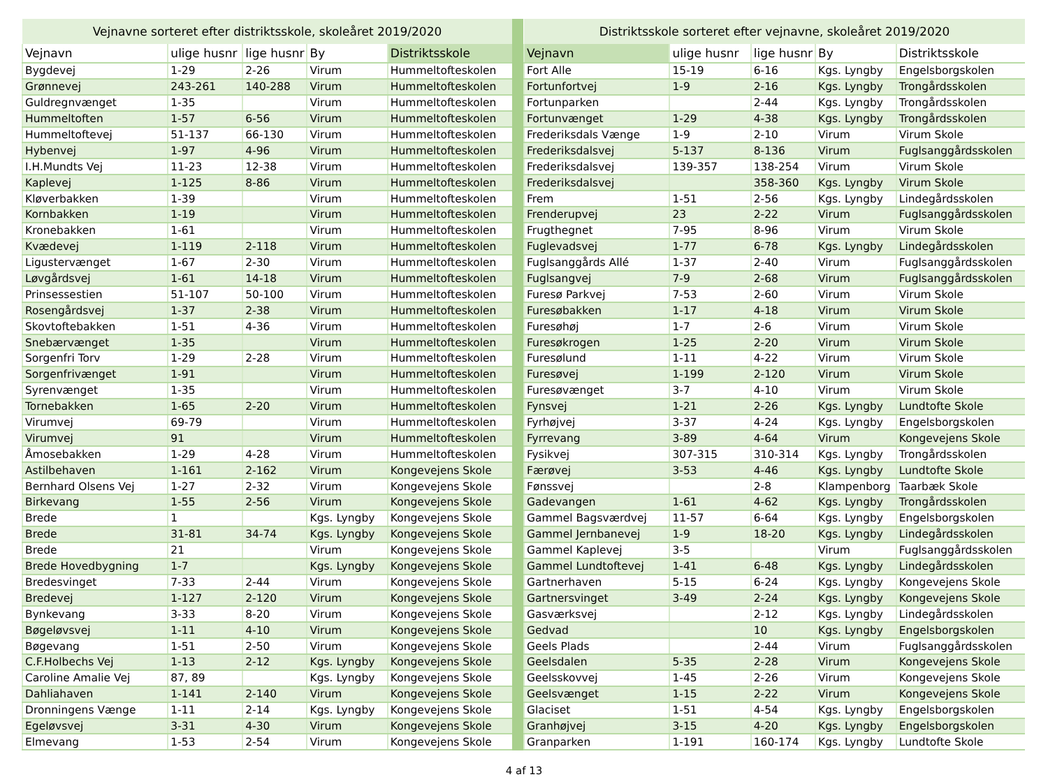| Vejnavne sorteret efter distriktsskole, skoleåret 2019/2020 | | | | |
| --- | --- | --- | --- | --- |
| Vejnavn | ulige husnr | lige husnr | By | Distriktsskole |
| Bygdevej | 1-29 | 2-26 | Virum | Hummeltofteskolen |
| Grønnevej | 243-261 | 140-288 | Virum | Hummeltofteskolen |
| Guldregnvænget | 1-35 | | Virum | Hummeltofteskolen |
| Hummeltoften | 1-57 | 6-56 | Virum | Hummeltofteskolen |
| Hummeltoftevej | 51-137 | 66-130 | Virum | Hummeltofteskolen |
| Hybenvej | 1-97 | 4-96 | Virum | Hummeltofteskolen |
| I.H.Mundts Vej | 11-23 | 12-38 | Virum | Hummeltofteskolen |
| Kaplevej | 1-125 | 8-86 | Virum | Hummeltofteskolen |
| Kløverbakken | 1-39 | | Virum | Hummeltofteskolen |
| Kornbakken | 1-19 | | Virum | Hummeltofteskolen |
| Kronebakken | 1-61 | | Virum | Hummeltofteskolen |
| Kvædevej | 1-119 | 2-118 | Virum | Hummeltofteskolen |
| Ligustervænget | 1-67 | 2-30 | Virum | Hummeltofteskolen |
| Løvgårdsvej | 1-61 | 14-18 | Virum | Hummeltofteskolen |
| Prinsessestien | 51-107 | 50-100 | Virum | Hummeltofteskolen |
| Rosengårdsvej | 1-37 | 2-38 | Virum | Hummeltofteskolen |
| Skovtoftebakken | 1-51 | 4-36 | Virum | Hummeltofteskolen |
| Snebærvænget | 1-35 | | Virum | Hummeltofteskolen |
| Sorgenfri Torv | 1-29 | 2-28 | Virum | Hummeltofteskolen |
| Sorgenfrivænget | 1-91 | | Virum | Hummeltofteskolen |
| Syrenvænget | 1-35 | | Virum | Hummeltofteskolen |
| Tornebakken | 1-65 | 2-20 | Virum | Hummeltofteskolen |
| Virumvej | 69-79 | | Virum | Hummeltofteskolen |
| Virumvej | 91 | | Virum | Hummeltofteskolen |
| Åmosebakken | 1-29 | 4-28 | Virum | Hummeltofteskolen |
| Astilbehaven | 1-161 | 2-162 | Virum | Kongevejens Skole |
| Bernhard Olsens Vej | 1-27 | 2-32 | Virum | Kongevejens Skole |
| Birkevang | 1-55 | 2-56 | Virum | Kongevejens Skole |
| Brede | 1 | | Kgs. Lyngby | Kongevejens Skole |
| Brede | 31-81 | 34-74 | Kgs. Lyngby | Kongevejens Skole |
| Brede | 21 | | Virum | Kongevejens Skole |
| Brede Hovedbygning | 1-7 | | Kgs. Lyngby | Kongevejens Skole |
| Bredesvinget | 7-33 | 2-44 | Virum | Kongevejens Skole |
| Bredevej | 1-127 | 2-120 | Virum | Kongevejens Skole |
| Bynkevang | 3-33 | 8-20 | Virum | Kongevejens Skole |
| Bøgeløvsvej | 1-11 | 4-10 | Virum | Kongevejens Skole |
| Bøgevang | 1-51 | 2-50 | Virum | Kongevejens Skole |
| C.F.Holbechs Vej | 1-13 | 2-12 | Kgs. Lyngby | Kongevejens Skole |
| Caroline Amalie Vej | 87, 89 | | Kgs. Lyngby | Kongevejens Skole |
| Dahliahaven | 1-141 | 2-140 | Virum | Kongevejens Skole |
| Dronningens Vænge | 1-11 | 2-14 | Kgs. Lyngby | Kongevejens Skole |
| Egeløvsvej | 3-31 | 4-30 | Virum | Kongevejens Skole |
| Elmevang | 1-53 | 2-54 | Virum | Kongevejens Skole |
| Distriktsskole sorteret efter vejnavne, skoleåret 2019/2020 | | | | |
| --- | --- | --- | --- | --- |
| Vejnavn | ulige husnr | lige husnr | By | Distriktsskole |
| Fort Alle | 15-19 | 6-16 | Kgs. Lyngby | Engelsborgskolen |
| Fortunfortvej | 1-9 | 2-16 | Kgs. Lyngby | Trongårdsskolen |
| Fortunparken | | 2-44 | Kgs. Lyngby | Trongårdsskolen |
| Fortunvænget | 1-29 | 4-38 | Kgs. Lyngby | Trongårdsskolen |
| Frederiksdals Vænge | 1-9 | 2-10 | Virum | Virum Skole |
| Frederiksdalsvej | 5-137 | 8-136 | Virum | Fuglsanggårdsskolen |
| Frederiksdalsvej | 139-357 | 138-254 | Virum | Virum Skole |
| Frederiksdalsvej | | 358-360 | Kgs. Lyngby | Virum Skole |
| Frem | 1-51 | 2-56 | Kgs. Lyngby | Lindegårdsskolen |
| Frenderupvej | 23 | 2-22 | Virum | Fuglsanggårdsskolen |
| Frugthegnet | 7-95 | 8-96 | Virum | Virum Skole |
| Fuglevadsvej | 1-77 | 6-78 | Kgs. Lyngby | Lindegårdsskolen |
| Fuglsanggårds Allé | 1-37 | 2-40 | Virum | Fuglsanggårdsskolen |
| Fuglsangvej | 7-9 | 2-68 | Virum | Fuglsanggårdsskolen |
| Furesø Parkvej | 7-53 | 2-60 | Virum | Virum Skole |
| Furesøbakken | 1-17 | 4-18 | Virum | Virum Skole |
| Furesøhøj | 1-7 | 2-6 | Virum | Virum Skole |
| Furesøkrogen | 1-25 | 2-20 | Virum | Virum Skole |
| Furesølund | 1-11 | 4-22 | Virum | Virum Skole |
| Furesøvej | 1-199 | 2-120 | Virum | Virum Skole |
| Furesøvænget | 3-7 | 4-10 | Virum | Virum Skole |
| Fynsvej | 1-21 | 2-26 | Kgs. Lyngby | Lundtofte Skole |
| Fyrhøjvej | 3-37 | 4-24 | Kgs. Lyngby | Engelsborgskolen |
| Fyrrevang | 3-89 | 4-64 | Virum | Kongevejens Skole |
| Fysikvej | 307-315 | 310-314 | Kgs. Lyngby | Trongårdsskolen |
| Færøvej | 3-53 | 4-46 | Kgs. Lyngby | Lundtofte Skole |
| Fønssvej | | 2-8 | Klampenborg | Taarbæk Skole |
| Gadevangen | 1-61 | 4-62 | Kgs. Lyngby | Trongårdsskolen |
| Gammel Bagsværdvej | 11-57 | 6-64 | Kgs. Lyngby | Engelsborgskolen |
| Gammel Jernbanevej | 1-9 | 18-20 | Kgs. Lyngby | Lindegårdsskolen |
| Gammel Kaplevej | 3-5 | | Virum | Fuglsanggårdsskolen |
| Gammel Lundtoftevej | 1-41 | 6-48 | Kgs. Lyngby | Lindegårdsskolen |
| Gartnerhaven | 5-15 | 6-24 | Kgs. Lyngby | Kongevejens Skole |
| Gartnersvinget | 3-49 | 2-24 | Kgs. Lyngby | Kongevejens Skole |
| Gasværksvej | | 2-12 | Kgs. Lyngby | Lindegårdsskolen |
| Gedvad | | 10 | Kgs. Lyngby | Engelsborgskolen |
| Geels Plads | | 2-44 | Virum | Fuglsanggårdsskolen |
| Geelsdalen | 5-35 | 2-28 | Virum | Kongevejens Skole |
| Geelsskovvej | 1-45 | 2-26 | Virum | Kongevejens Skole |
| Geelsvænget | 1-15 | 2-22 | Virum | Kongevejens Skole |
| Glaciset | 1-51 | 4-54 | Kgs. Lyngby | Engelsborgskolen |
| Granhøjvej | 3-15 | 4-20 | Kgs. Lyngby | Engelsborgskolen |
| Granparken | 1-191 | 160-174 | Kgs. Lyngby | Lundtofte Skole |
4 af 13